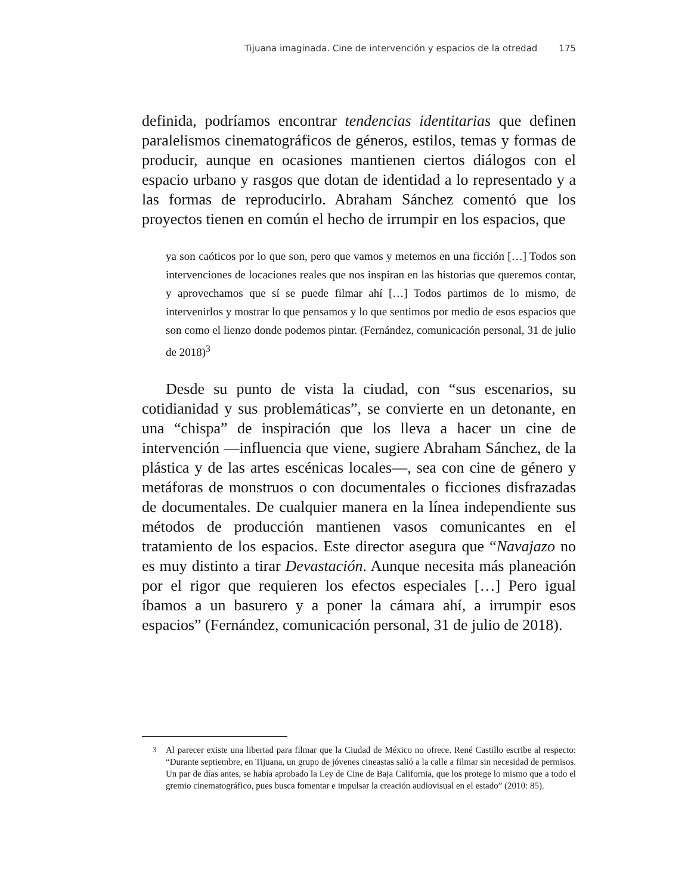Tijuana imaginada. Cine de intervención y espacios de la otredad 175
definida, podríamos encontrar tendencias identitarias que definen paralelismos cinematográficos de géneros, estilos, temas y formas de producir, aunque en ocasiones mantienen ciertos diálogos con el espacio urbano y rasgos que dotan de identidad a lo representado y a las formas de reproducirlo. Abraham Sánchez comentó que los proyectos tienen en común el hecho de irrumpir en los espacios, que
ya son caóticos por lo que son, pero que vamos y metemos en una ficción […] Todos son intervenciones de locaciones reales que nos inspiran en las historias que queremos contar, y aprovechamos que sí se puede filmar ahí […] Todos partimos de lo mismo, de intervenirlos y mostrar lo que pensamos y lo que sentimos por medio de esos espacios que son como el lienzo donde podemos pintar. (Fernández, comunicación personal, 31 de julio de 2018)<sup>3</sup>
Desde su punto de vista la ciudad, con “sus escenarios, su cotidianidad y sus problemáticas”, se convierte en un detonante, en una “chispa” de inspiración que los lleva a hacer un cine de intervención —influencia que viene, sugiere Abraham Sánchez, de la plástica y de las artes escénicas locales—, sea con cine de género y metáforas de monstruos o con documentales o ficciones disfrazadas de documentales. De cualquier manera en la línea independiente sus métodos de producción mantienen vasos comunicantes en el tratamiento de los espacios. Este director asegura que “Navajazo no es muy distinto a tirar Devastación. Aunque necesita más planeación por el rigor que requieren los efectos especiales […] Pero igual íbamos a un basurero y a poner la cámara ahí, a irrumpir esos espacios” (Fernández, comunicación personal, 31 de julio de 2018).
<sup>3</sup> Al parecer existe una libertad para filmar que la Ciudad de México no ofrece. René Castillo escribe al respecto: “Durante septiembre, en Tijuana, un grupo de jóvenes cineastas salió a la calle a filmar sin necesidad de permisos. Un par de días antes, se había aprobado la Ley de Cine de Baja California, que los protege lo mismo que a todo el gremio cinematográfico, pues busca fomentar e impulsar la creación audiovisual en el estado” (2010: 85).